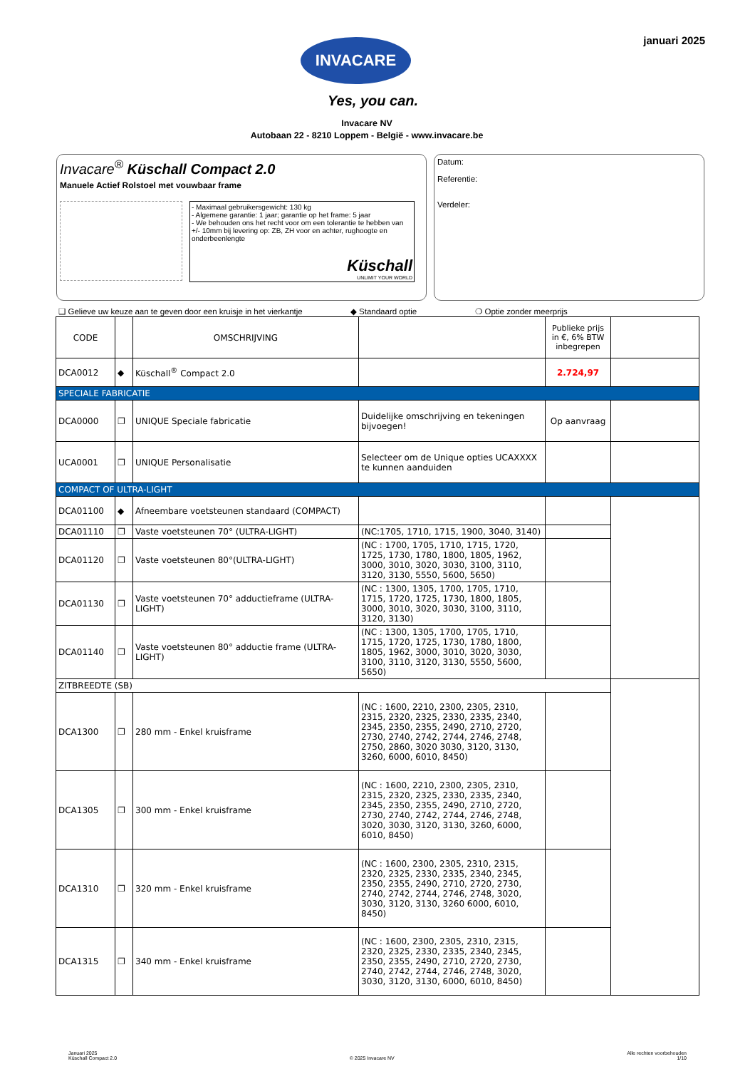januari 2025 INVACARE
Yes, you can.
Invacare NV
Autobaan 22 - 8210 Loppem - België - www.invacare.be
Invacare<sup>®</sup> Küschall Compact 2.0
Manuele Actief Rolstoel met vouwbaar frame
- Maximaal gebruikersgewicht: 130 kg
- Algemene garantie: 1 jaar; garantie op het frame: 5 jaar
- We behouden ons het recht voor om een tolerantie te hebben van +/- 10mm bij levering op: ZB, ZH voor en achter, rughoogte en onderbeenlengte
Küschall
UNLIMIT YOUR WORLD
Datum:
Referentie:
Verdeler:
❑ Gelieve uw keuze aan te geven door een kruisje in het vierkantje ◆ Standaard optie ❍ Optie zonder meerprijs
| CODE | | OMSCHRIJVING | | Publieke prijs in €, 6% BTW inbegrepen | |
| --- | --- | --- | --- | --- | --- |
| DCA0012 | ◆ | Küschall<sup>®</sup> Compact 2.0 | | 2.724,97 | |
| SPECIALE FABRICATIE | | | | | |
| DCA0000 | ❐ | UNIQUE Speciale fabricatie | Duidelijke omschrijving en tekeningen bijvoegen! | Op aanvraag | |
| UCA0001 | ❐ | UNIQUE Personalisatie | Selecteer om de Unique opties UCAXXXX te kunnen aanduiden | | |
| COMPACT OF ULTRA-LIGHT | | | | | |
| DCA01100 | ◆ | Afneembare voetsteunen standaard (COMPACT) | | | |
| DCA01110 | ❐ | Vaste voetsteunen 70° (ULTRA-LIGHT) | (NC:1705, 1710, 1715, 1900, 3040, 3140) | | |
| DCA01120 | ❐ | Vaste voetsteunen 80°(ULTRA-LIGHT) | (NC : 1700, 1705, 1710, 1715, 1720, 1725, 1730, 1780, 1800, 1805, 1962, 3000, 3010, 3020, 3030, 3100, 3110, 3120, 3130, 5550, 5600, 5650) | | |
| DCA01130 | ❐ | Vaste voetsteunen 70° adductieframe (ULTRA-LIGHT) | (NC : 1300, 1305, 1700, 1705, 1710, 1715, 1720, 1725, 1730, 1800, 1805, 3000, 3010, 3020, 3030, 3100, 3110, 3120, 3130) | | |
| DCA01140 | ❐ | Vaste voetsteunen 80° adductie frame (ULTRA-LIGHT) | (NC : 1300, 1305, 1700, 1705, 1710, 1715, 1720, 1725, 1730, 1780, 1800, 1805, 1962, 3000, 3010, 3020, 3030, 3100, 3110, 3120, 3130, 5550, 5600, 5650) | | |
| ZITBREEDTE (SB) | | | | | |
| DCA1300 | ❐ | 280 mm - Enkel kruisframe | (NC : 1600, 2210, 2300, 2305, 2310, 2315, 2320, 2325, 2330, 2335, 2340, 2345, 2350, 2355, 2490, 2710, 2720, 2730, 2740, 2742, 2744, 2746, 2748, 2750, 2860, 3020 3030, 3120, 3130, 3260, 6000, 6010, 8450) | | |
| DCA1305 | ❐ | 300 mm - Enkel kruisframe | (NC : 1600, 2210, 2300, 2305, 2310, 2315, 2320, 2325, 2330, 2335, 2340, 2345, 2350, 2355, 2490, 2710, 2720, 2730, 2740, 2742, 2744, 2746, 2748, 3020, 3030, 3120, 3130, 3260, 6000, 6010, 8450) | | |
| DCA1310 | ❐ | 320 mm - Enkel kruisframe | (NC : 1600, 2300, 2305, 2310, 2315, 2320, 2325, 2330, 2335, 2340, 2345, 2350, 2355, 2490, 2710, 2720, 2730, 2740, 2742, 2744, 2746, 2748, 3020, 3030, 3120, 3130, 3260 6000, 6010, 8450) | | |
| DCA1315 | ❐ | 340 mm - Enkel kruisframe | (NC : 1600, 2300, 2305, 2310, 2315, 2320, 2325, 2330, 2335, 2340, 2345, 2350, 2355, 2490, 2710, 2720, 2730, 2740, 2742, 2744, 2746, 2748, 3020, 3030, 3120, 3130, 6000, 6010, 8450) | | |
Januari 2025
Küschall Compact 2.0
© 2025 Invacare NV Alle rechten voorbehouden
1/10